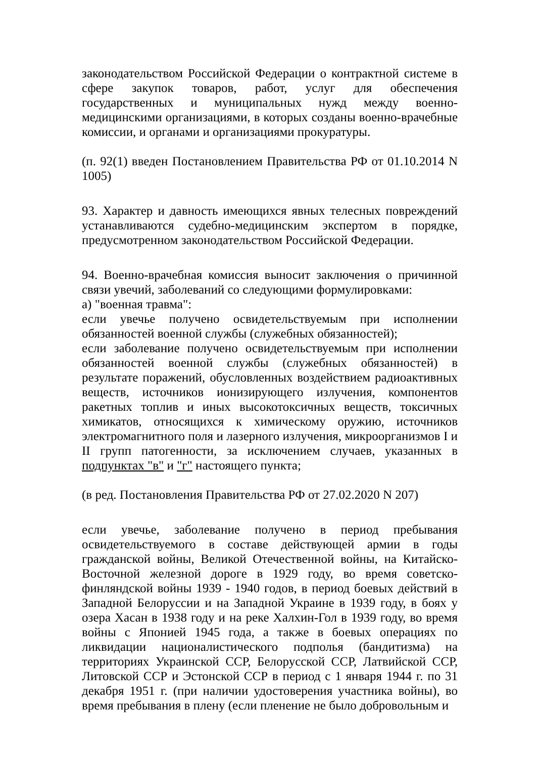законодательством Российской Федерации о контрактной системе в сфере закупок товаров, работ, услуг для обеспечения государственных и муниципальных нужд между военно-медицинскими организациями, в которых созданы военно-врачебные комиссии, и органами и организациями прокуратуры.
(п. 92(1) введен Постановлением Правительства РФ от 01.10.2014 N 1005)
93. Характер и давность имеющихся явных телесных повреждений устанавливаются судебно-медицинским экспертом в порядке, предусмотренном законодательством Российской Федерации.
94. Военно-врачебная комиссия выносит заключения о причинной связи увечий, заболеваний со следующими формулировками:
а) "военная травма":
если увечье получено освидетельствуемым при исполнении обязанностей военной службы (служебных обязанностей);
если заболевание получено освидетельствуемым при исполнении обязанностей военной службы (служебных обязанностей) в результате поражений, обусловленных воздействием радиоактивных веществ, источников ионизирующего излучения, компонентов ракетных топлив и иных высокотоксичных веществ, токсичных химикатов, относящихся к химическому оружию, источников электромагнитного поля и лазерного излучения, микроорганизмов I и II групп патогенности, за исключением случаев, указанных в подпунктах "в" и "г" настоящего пункта;
(в ред. Постановления Правительства РФ от 27.02.2020 N 207)
если увечье, заболевание получено в период пребывания освидетельствуемого в составе действующей армии в годы гражданской войны, Великой Отечественной войны, на Китайско-Восточной железной дороге в 1929 году, во время советско-финляндской войны 1939 - 1940 годов, в период боевых действий в Западной Белоруссии и на Западной Украине в 1939 году, в боях у озера Хасан в 1938 году и на реке Халхин-Гол в 1939 году, во время войны с Японией 1945 года, а также в боевых операциях по ликвидации националистического подполья (бандитизма) на территориях Украинской ССР, Белорусской ССР, Латвийской ССР, Литовской ССР и Эстонской ССР в период с 1 января 1944 г. по 31 декабря 1951 г. (при наличии удостоверения участника войны), во время пребывания в плену (если пленение не было добровольным и